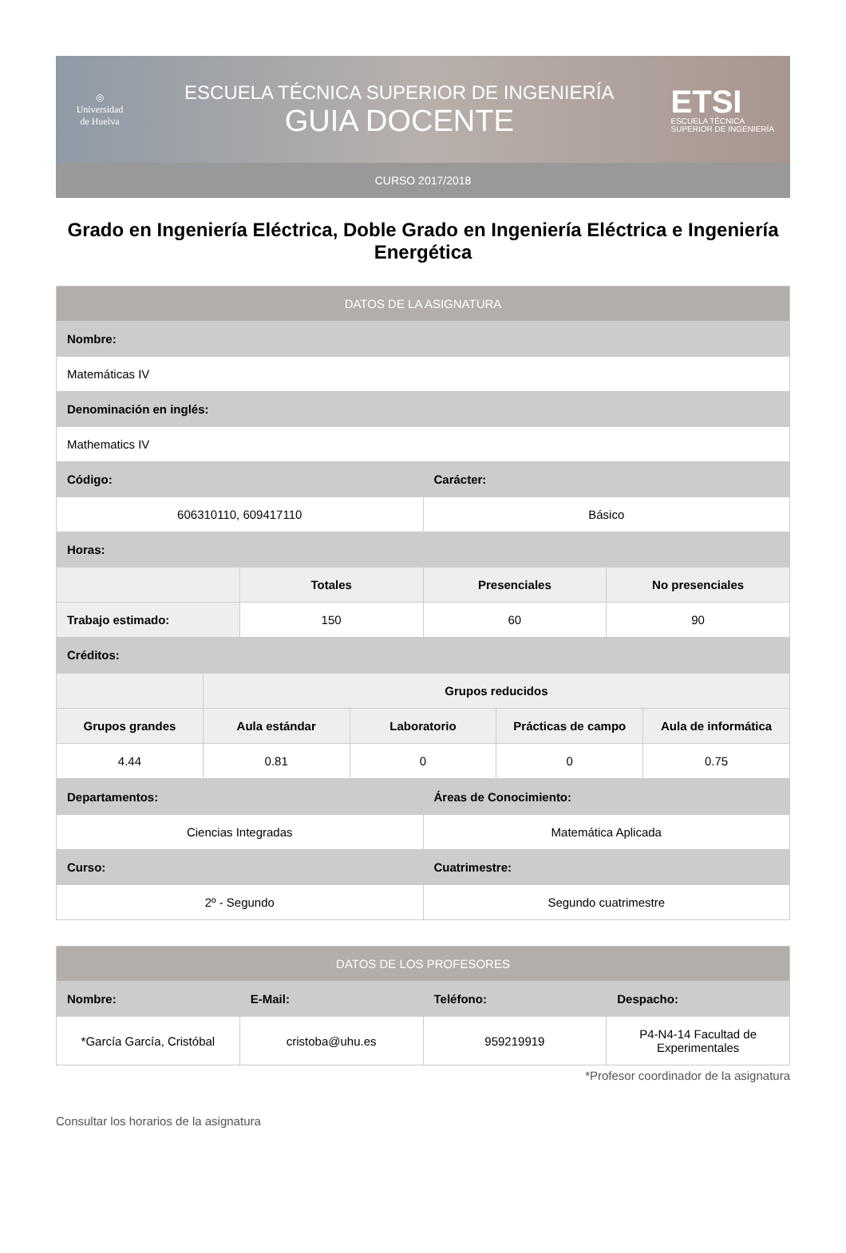◎
Universidad de Huelva
ESCUELA TÉCNICA SUPERIOR DE INGENIERÍA
GUIA DOCENTE
ETSI
ESCUELA TÉCNICA
SUPERIOR DE INGENIERÍA
CURSO 2017/2018
Grado en Ingeniería Eléctrica, Doble Grado en Ingeniería Eléctrica e Ingeniería Energética
| DATOS DE LA ASIGNATURA | | | |
| --- | --- | --- | --- |
| Nombre: | | | |
| Matemáticas IV | | | |
| Denominación en inglés: | | | |
| Mathematics IV | | | |
| Código: | | Carácter: | |
| 606310110, 609417110 | | Básico | |
| Horas: | | | |
| | Totales | Presenciales | No presenciales |
| Trabajo estimado: | 150 | 60 | 90 |
| Créditos: | | | |
| | Grupos reducidos | | | |
| Grupos grandes | Aula estándar | Laboratorio | Prácticas de campo | Aula de informática |
| 4.44 | 0.81 | 0 | 0 | 0.75 |
| Departamentos: | Áreas de Conocimiento: |
| Ciencias Integradas | Matemática Aplicada |
| Curso: | Cuatrimestre: |
| 2º - Segundo | Segundo cuatrimestre |
| DATOS DE LOS PROFESORES | | | |
| --- | --- | --- | --- |
| Nombre: | E-Mail: | Teléfono: | Despacho: |
| *García García, Cristóbal | cristoba@uhu.es | 959219919 | P4-N4-14 Facultad de Experimentales |
*Profesor coordinador de la asignatura
Consultar los horarios de la asignatura